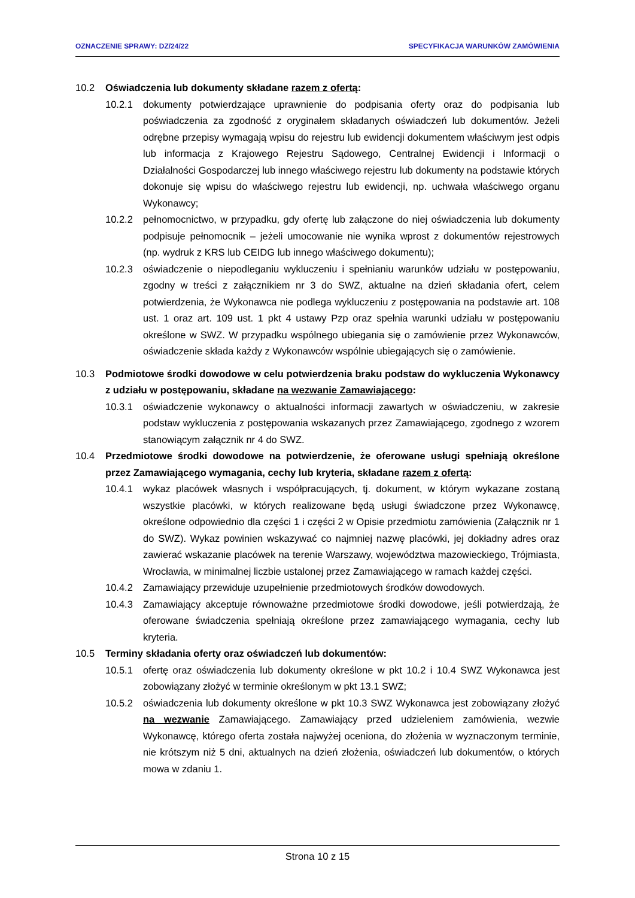OZNACZENIE SPRAWY: DZ/24/22 SPECYFIKACJA WARUNKÓW ZAMÓWIENIA
10.2 Oświadczenia lub dokumenty składane razem z ofertą:
10.2.1 dokumenty potwierdzające uprawnienie do podpisania oferty oraz do podpisania lub poświadczenia za zgodność z oryginałem składanych oświadczeń lub dokumentów. Jeżeli odrębne przepisy wymagają wpisu do rejestru lub ewidencji dokumentem właściwym jest odpis lub informacja z Krajowego Rejestru Sądowego, Centralnej Ewidencji i Informacji o Działalności Gospodarczej lub innego właściwego rejestru lub dokumenty na podstawie których dokonuje się wpisu do właściwego rejestru lub ewidencji, np. uchwała właściwego organu Wykonawcy;
10.2.2 pełnomocnictwo, w przypadku, gdy ofertę lub załączone do niej oświadczenia lub dokumenty podpisuje pełnomocnik – jeżeli umocowanie nie wynika wprost z dokumentów rejestrowych (np. wydruk z KRS lub CEIDG lub innego właściwego dokumentu);
10.2.3 oświadczenie o niepodleganiu wykluczeniu i spełnianiu warunków udziału w postępowaniu, zgodny w treści z załącznikiem nr 3 do SWZ, aktualne na dzień składania ofert, celem potwierdzenia, że Wykonawca nie podlega wykluczeniu z postępowania na podstawie art. 108 ust. 1 oraz art. 109 ust. 1 pkt 4 ustawy Pzp oraz spełnia warunki udziału w postępowaniu określone w SWZ. W przypadku wspólnego ubiegania się o zamówienie przez Wykonawców, oświadczenie składa każdy z Wykonawców wspólnie ubiegających się o zamówienie.
10.3 Podmiotowe środki dowodowe w celu potwierdzenia braku podstaw do wykluczenia Wykonawcy z udziału w postępowaniu, składane na wezwanie Zamawiającego:
10.3.1 oświadczenie wykonawcy o aktualności informacji zawartych w oświadczeniu, w zakresie podstaw wykluczenia z postępowania wskazanych przez Zamawiającego, zgodnego z wzorem stanowiącym załącznik nr 4 do SWZ.
10.4 Przedmiotowe środki dowodowe na potwierdzenie, że oferowane usługi spełniają określone przez Zamawiającego wymagania, cechy lub kryteria, składane razem z ofertą:
10.4.1 wykaz placówek własnych i współpracujących, tj. dokument, w którym wykazane zostaną wszystkie placówki, w których realizowane będą usługi świadczone przez Wykonawcę, określone odpowiednio dla części 1 i części 2 w Opisie przedmiotu zamówienia (Załącznik nr 1 do SWZ). Wykaz powinien wskazywać co najmniej nazwę placówki, jej dokładny adres oraz zawierać wskazanie placówek na terenie Warszawy, województwa mazowieckiego, Trójmiasta, Wrocławia, w minimalnej liczbie ustalonej przez Zamawiającego w ramach każdej części.
10.4.2 Zamawiający przewiduje uzupełnienie przedmiotowych środków dowodowych.
10.4.3 Zamawiający akceptuje równoważne przedmiotowe środki dowodowe, jeśli potwierdzają, że oferowane świadczenia spełniają określone przez zamawiającego wymagania, cechy lub kryteria.
10.5 Terminy składania oferty oraz oświadczeń lub dokumentów:
10.5.1 ofertę oraz oświadczenia lub dokumenty określone w pkt 10.2 i 10.4 SWZ Wykonawca jest zobowiązany złożyć w terminie określonym w pkt 13.1 SWZ;
10.5.2 oświadczenia lub dokumenty określone w pkt 10.3 SWZ Wykonawca jest zobowiązany złożyć na wezwanie Zamawiającego. Zamawiający przed udzieleniem zamówienia, wezwie Wykonawcę, którego oferta została najwyżej oceniona, do złożenia w wyznaczonym terminie, nie krótszym niż 5 dni, aktualnych na dzień złożenia, oświadczeń lub dokumentów, o których mowa w zdaniu 1.
Strona 10 z 15